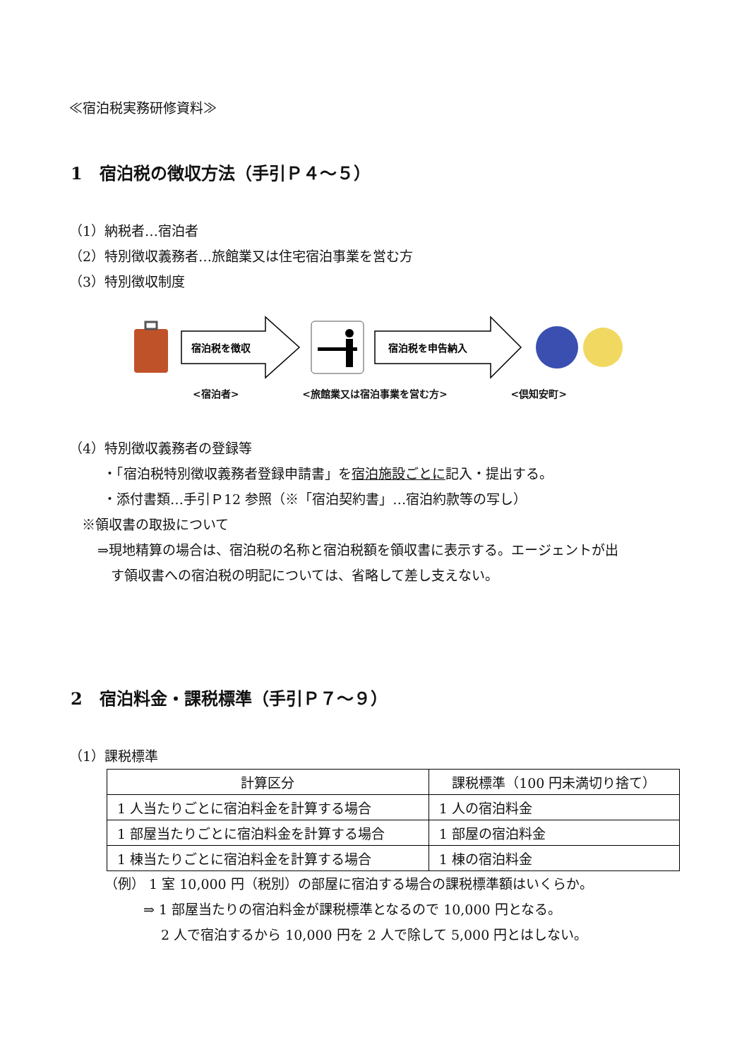≪宿泊税実務研修資料≫
1　宿泊税の徴収方法（手引Ｐ４～５）
（1）納税者…宿泊者
（2）特別徴収義務者…旅館業又は住宅宿泊事業を営む方
（3）特別徴収制度
宿泊税を徴収
宿泊税を申告納入
<宿泊者> <旅館業又は宿泊事業を営む方> <倶知安町>
（4）特別徴収義務者の登録等
・「宿泊税特別徴収義務者登録申請書」を宿泊施設ごとに記入・提出する。
・添付書類…手引Ｐ12 参照（※「宿泊契約書」…宿泊約款等の写し）
※領収書の取扱について
⇒現地精算の場合は、宿泊税の名称と宿泊税額を領収書に表示する。エージェントが出
　す領収書への宿泊税の明記については、省略して差し支えない。
2　宿泊料金・課税標準（手引Ｐ７～９）
（1）課税標準
| 計算区分 | 課税標準（100 円未満切り捨て） |
| --- | --- |
| 1 人当たりごとに宿泊料金を計算する場合 | 1 人の宿泊料金 |
| 1 部屋当たりごとに宿泊料金を計算する場合 | 1 部屋の宿泊料金 |
| 1 棟当たりごとに宿泊料金を計算する場合 | 1 棟の宿泊料金 |
（例） 1 室 10,000 円（税別）の部屋に宿泊する場合の課税標準額はいくらか。
⇒ 1 部屋当たりの宿泊料金が課税標準となるので 10,000 円となる。
2 人で宿泊するから 10,000 円を 2 人で除して 5,000 円とはしない。